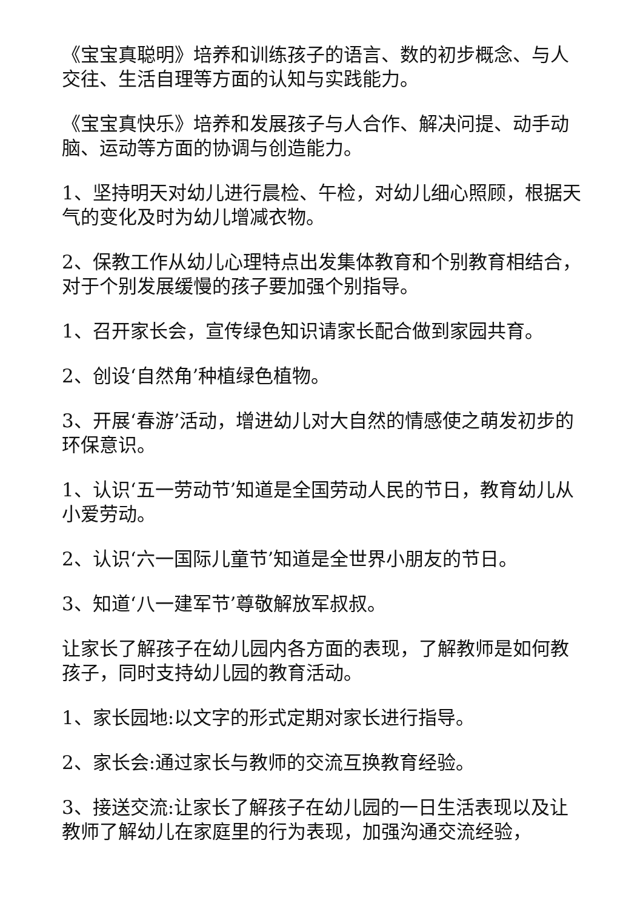《宝宝真聪明》培养和训练孩子的语言、数的初步概念、与人交往、生活自理等方面的认知与实践能力。
《宝宝真快乐》培养和发展孩子与人合作、解决问提、动手动脑、运动等方面的协调与创造能力。
1、坚持明天对幼儿进行晨检、午检，对幼儿细心照顾，根据天气的变化及时为幼儿增减衣物。
2、保教工作从幼儿心理特点出发集体教育和个别教育相结合，对于个别发展缓慢的孩子要加强个别指导。
1、召开家长会，宣传绿色知识请家长配合做到家园共育。
2、创设‘自然角’种植绿色植物。
3、开展‘春游’活动，增进幼儿对大自然的情感使之萌发初步的环保意识。
1、认识‘五一劳动节’知道是全国劳动人民的节日，教育幼儿从小爱劳动。
2、认识‘六一国际儿童节’知道是全世界小朋友的节日。
3、知道‘八一建军节’尊敬解放军叔叔。
让家长了解孩子在幼儿园内各方面的表现，了解教师是如何教孩子，同时支持幼儿园的教育活动。
1、家长园地:以文字的形式定期对家长进行指导。
2、家长会:通过家长与教师的交流互换教育经验。
3、接送交流:让家长了解孩子在幼儿园的一日生活表现以及让教师了解幼儿在家庭里的行为表现，加强沟通交流经验，